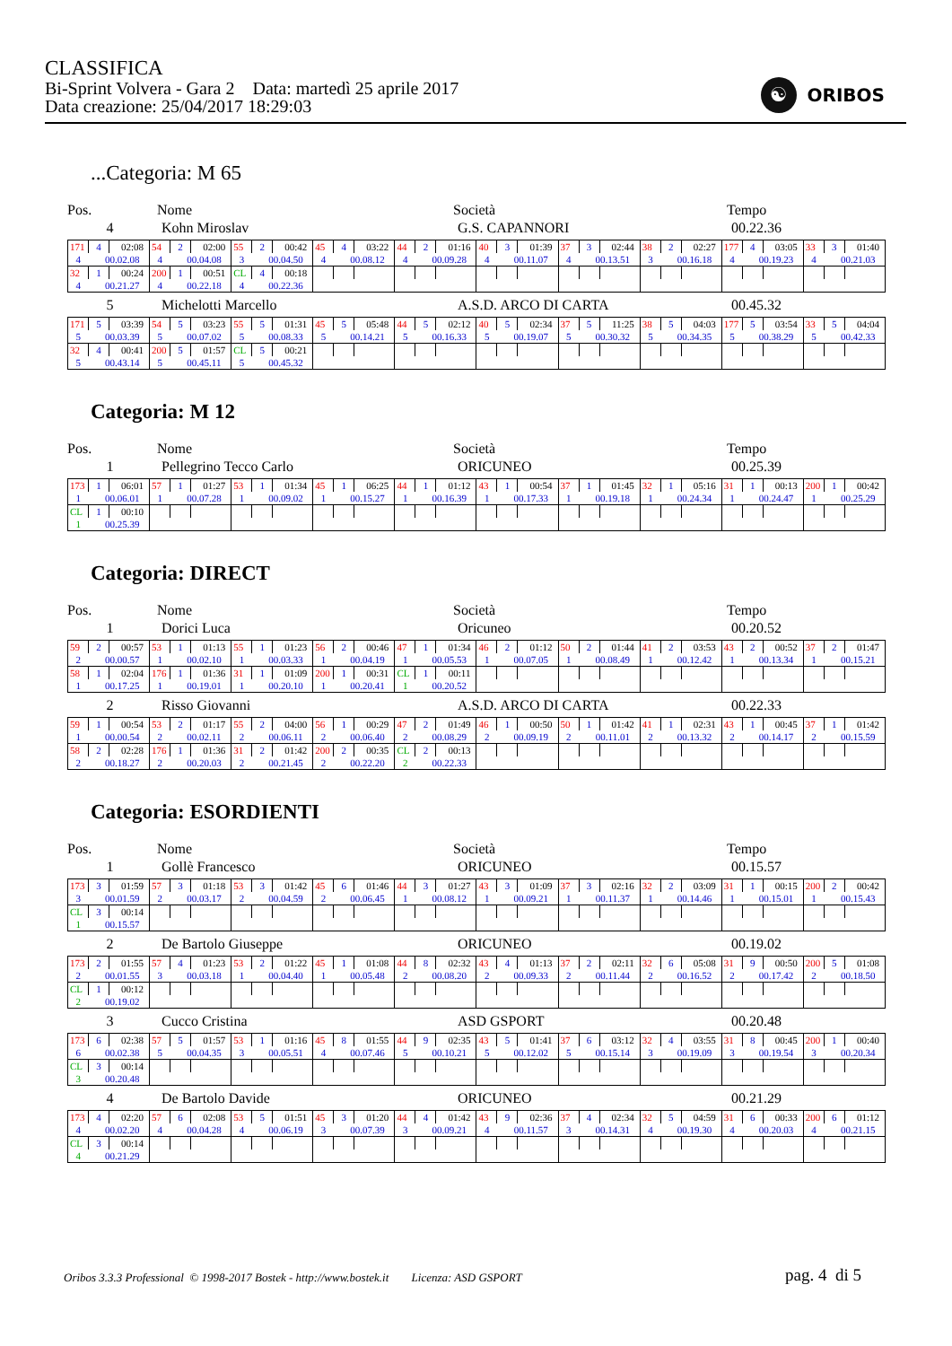CLASSIFICA
Bi-Sprint Volvera - Gara 2 Data: martedì 25 aprile 2017
Data creazione: 25/04/2017 18:29:03
☯ ORIBOS
...Categoria: M 65
Pos. Nome Società Tempo
4 Kohn Miroslav G.S. CAPANNORI 00.22.36
| 171 | 4 | 02:08 | 54 | 2 | 02:00 | 55 | 2 | 00:42 | 45 | 4 | 03:22 | 44 | 2 | 01:16 | 40 | 3 | 01:39 | 37 | 3 | 02:44 | 38 | 2 | 02:27 | 177 | 4 | 03:05 | 33 | 3 | 01:40 |
| 4 | 00.02.08 | | 4 | 00.04.08 | | 3 | 00.04.50 | | 4 | 00.08.12 | | 4 | 00.09.28 | | 4 | 00.11.07 | | 4 | 00.13.51 | | 3 | 00.16.18 | | 4 | 00.19.23 | | 4 | 00.21.03 | |
| 32 | 1 | 00:24 | 200 | 1 | 00:51 | CL | 4 | 00:18 | | | | | | | | | | | | | | | | | | | | | |
| 4 | 00.21.27 | | 4 | 00.22.18 | | 4 | 00.22.36 | | | | | | | | | | | | | | | | | | | | | | |
5 Michelotti Marcello A.S.D. ARCO DI CARTA 00.45.32
| 171 | 5 | 03:39 | 54 | 5 | 03:23 | 55 | 5 | 01:31 | 45 | 5 | 05:48 | 44 | 5 | 02:12 | 40 | 5 | 02:34 | 37 | 5 | 11:25 | 38 | 5 | 04:03 | 177 | 5 | 03:54 | 33 | 5 | 04:04 |
| 5 | 00.03.39 | | 5 | 00.07.02 | | 5 | 00.08.33 | | 5 | 00.14.21 | | 5 | 00.16.33 | | 5 | 00.19.07 | | 5 | 00.30.32 | | 5 | 00.34.35 | | 5 | 00.38.29 | | 5 | 00.42.33 | |
| 32 | 4 | 00:41 | 200 | 5 | 01:57 | CL | 5 | 00:21 | | | | | | | | | | | | | | | | | | | | | |
| 5 | 00.43.14 | | 5 | 00.45.11 | | 5 | 00.45.32 | | | | | | | | | | | | | | | | | | | | | | |
Categoria: M 12
Pos. Nome Società Tempo
1 Pellegrino Tecco Carlo ORICUNEO 00.25.39
| 173 | 1 | 06:01 | 57 | 1 | 01:27 | 53 | 1 | 01:34 | 45 | 1 | 06:25 | 44 | 1 | 01:12 | 43 | 1 | 00:54 | 37 | 1 | 01:45 | 32 | 1 | 05:16 | 31 | 1 | 00:13 | 200 | 1 | 00:42 |
| 1 | 00.06.01 | | 1 | 00.07.28 | | 1 | 00.09.02 | | 1 | 00.15.27 | | 1 | 00.16.39 | | 1 | 00.17.33 | | 1 | 00.19.18 | | 1 | 00.24.34 | | 1 | 00.24.47 | | 1 | 00.25.29 | |
| CL | 1 | 00:10 | | | | | | | | | | | | | | | | | | | | | | | | | | | |
| 1 | 00.25.39 | | | | | | | | | | | | | | | | | | | | | | | | | | | | |
Categoria: DIRECT
Pos. Nome Società Tempo
1 Dorici Luca Oricuneo 00.20.52
| 59 | 2 | 00:57 | 53 | 1 | 01:13 | 55 | 1 | 01:23 | 56 | 2 | 00:46 | 47 | 1 | 01:34 | 46 | 2 | 01:12 | 50 | 2 | 01:44 | 41 | 2 | 03:53 | 43 | 2 | 00:52 | 37 | 2 | 01:47 |
| 2 | 00.00.57 | | 1 | 00.02.10 | | 1 | 00.03.33 | | 1 | 00.04.19 | | 1 | 00.05.53 | | 1 | 00.07.05 | | 1 | 00.08.49 | | 1 | 00.12.42 | | 1 | 00.13.34 | | 1 | 00.15.21 | |
| 58 | 1 | 02:04 | 176 | 1 | 01:36 | 31 | 1 | 01:09 | 200 | 1 | 00:31 | CL | 1 | 00:11 | | | | | | | | | | | | | | | |
| 1 | 00.17.25 | | 1 | 00.19.01 | | 1 | 00.20.10 | | 1 | 00.20.41 | | 1 | 00.20.52 | | | | | | | | | | | | | | | | |
2 Risso Giovanni A.S.D. ARCO DI CARTA 00.22.33
| 59 | 1 | 00:54 | 53 | 2 | 01:17 | 55 | 2 | 04:00 | 56 | 1 | 00:29 | 47 | 2 | 01:49 | 46 | 1 | 00:50 | 50 | 1 | 01:42 | 41 | 1 | 02:31 | 43 | 1 | 00:45 | 37 | 1 | 01:42 |
| 1 | 00.00.54 | | 2 | 00.02.11 | | 2 | 00.06.11 | | 2 | 00.06.40 | | 2 | 00.08.29 | | 2 | 00.09.19 | | 2 | 00.11.01 | | 2 | 00.13.32 | | 2 | 00.14.17 | | 2 | 00.15.59 | |
| 58 | 2 | 02:28 | 176 | 1 | 01:36 | 31 | 2 | 01:42 | 200 | 2 | 00:35 | CL | 2 | 00:13 | | | | | | | | | | | | | | | |
| 2 | 00.18.27 | | 2 | 00.20.03 | | 2 | 00.21.45 | | 2 | 00.22.20 | | 2 | 00.22.33 | | | | | | | | | | | | | | | | |
Categoria: ESORDIENTI
Pos. Nome Società Tempo
1 Gollè Francesco ORICUNEO 00.15.57
| 173 | 3 | 01:59 | 57 | 3 | 01:18 | 53 | 3 | 01:42 | 45 | 6 | 01:46 | 44 | 3 | 01:27 | 43 | 3 | 01:09 | 37 | 3 | 02:16 | 32 | 2 | 03:09 | 31 | 1 | 00:15 | 200 | 2 | 00:42 |
| 3 | 00.01.59 | | 2 | 00.03.17 | | 2 | 00.04.59 | | 2 | 00.06.45 | | 1 | 00.08.12 | | 1 | 00.09.21 | | 1 | 00.11.37 | | 1 | 00.14.46 | | 1 | 00.15.01 | | 1 | 00.15.43 | |
| CL | 3 | 00:14 | | | | | | | | | | | | | | | | | | | | | | | | | | | |
| 1 | 00.15.57 | | | | | | | | | | | | | | | | | | | | | | | | | | | | |
2 De Bartolo Giuseppe ORICUNEO 00.19.02
| 173 | 2 | 01:55 | 57 | 4 | 01:23 | 53 | 2 | 01:22 | 45 | 1 | 01:08 | 44 | 8 | 02:32 | 43 | 4 | 01:13 | 37 | 2 | 02:11 | 32 | 6 | 05:08 | 31 | 9 | 00:50 | 200 | 5 | 01:08 |
| 2 | 00.01.55 | | 3 | 00.03.18 | | 1 | 00.04.40 | | 1 | 00.05.48 | | 2 | 00.08.20 | | 2 | 00.09.33 | | 2 | 00.11.44 | | 2 | 00.16.52 | | 2 | 00.17.42 | | 2 | 00.18.50 | |
| CL | 1 | 00:12 | | | | | | | | | | | | | | | | | | | | | | | | | | | |
| 2 | 00.19.02 | | | | | | | | | | | | | | | | | | | | | | | | | | | | |
3 Cucco Cristina ASD GSPORT 00.20.48
| 173 | 6 | 02:38 | 57 | 5 | 01:57 | 53 | 1 | 01:16 | 45 | 8 | 01:55 | 44 | 9 | 02:35 | 43 | 5 | 01:41 | 37 | 6 | 03:12 | 32 | 4 | 03:55 | 31 | 8 | 00:45 | 200 | 1 | 00:40 |
| 6 | 00.02.38 | | 5 | 00.04.35 | | 3 | 00.05.51 | | 4 | 00.07.46 | | 5 | 00.10.21 | | 5 | 00.12.02 | | 5 | 00.15.14 | | 3 | 00.19.09 | | 3 | 00.19.54 | | 3 | 00.20.34 | |
| CL | 3 | 00:14 | | | | | | | | | | | | | | | | | | | | | | | | | | | |
| 3 | 00.20.48 | | | | | | | | | | | | | | | | | | | | | | | | | | | | |
4 De Bartolo Davide ORICUNEO 00.21.29
| 173 | 4 | 02:20 | 57 | 6 | 02:08 | 53 | 5 | 01:51 | 45 | 3 | 01:20 | 44 | 4 | 01:42 | 43 | 9 | 02:36 | 37 | 4 | 02:34 | 32 | 5 | 04:59 | 31 | 6 | 00:33 | 200 | 6 | 01:12 |
| 4 | 00.02.20 | | 4 | 00.04.28 | | 4 | 00.06.19 | | 3 | 00.07.39 | | 3 | 00.09.21 | | 4 | 00.11.57 | | 3 | 00.14.31 | | 4 | 00.19.30 | | 4 | 00.20.03 | | 4 | 00.21.15 | |
| CL | 3 | 00:14 | | | | | | | | | | | | | | | | | | | | | | | | | | | |
| 4 | 00.21.29 | | | | | | | | | | | | | | | | | | | | | | | | | | | | |
Oribos 3.3.3 Professional © 1998-2017 Bostek - http://www.bostek.it Licenza: ASD GSPORT
pag. 4 di 5